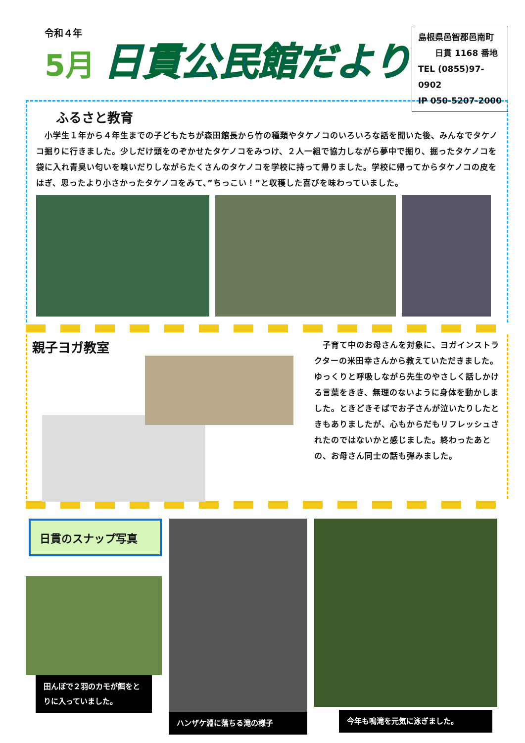令和４年
5月
日貫公民館だより
島根県邑智郡邑南町
　　日貫 1168 番地
TEL (0855)97-0902
IP 050-5207-2000
ふるさと教育
　小学生１年から４年生までの子どもたちが森田館長から竹の種類やタケノコのいろいろな話を聞いた後、みんなでタケノコ掘りに行きました。少しだけ頭をのぞかせたタケノコをみつけ、２人一組で協力しながら夢中で掘り、掘ったタケノコを袋に入れ青臭い匂いを嗅いだりしながらたくさんのタケノコを学校に持って帰りました。学校に帰ってからタケノコの皮をはぎ、思ったより小さかったタケノコをみて、”ちっこい！”と収穫した喜びを味わっていました。
親子ヨガ教室
　子育て中のお母さんを対象に、ヨガインストラクターの米田幸さんから教えていただきました。ゆっくりと呼吸しながら先生のやさしく話しかける言葉をきき、無理のないように身体を動かしました。ときどきそばでお子さんが泣いたりしたときもありましたが、心もからだもリフレッシュされたのではないかと感じました。終わったあとの、お母さん同士の話も弾みました。
日貫のスナップ写真
田んぼで２羽のカモが餌をとりに入っていました。
ハンザケ淵に落ちる滝の様子
今年も鳴滝を元気に泳ぎました。